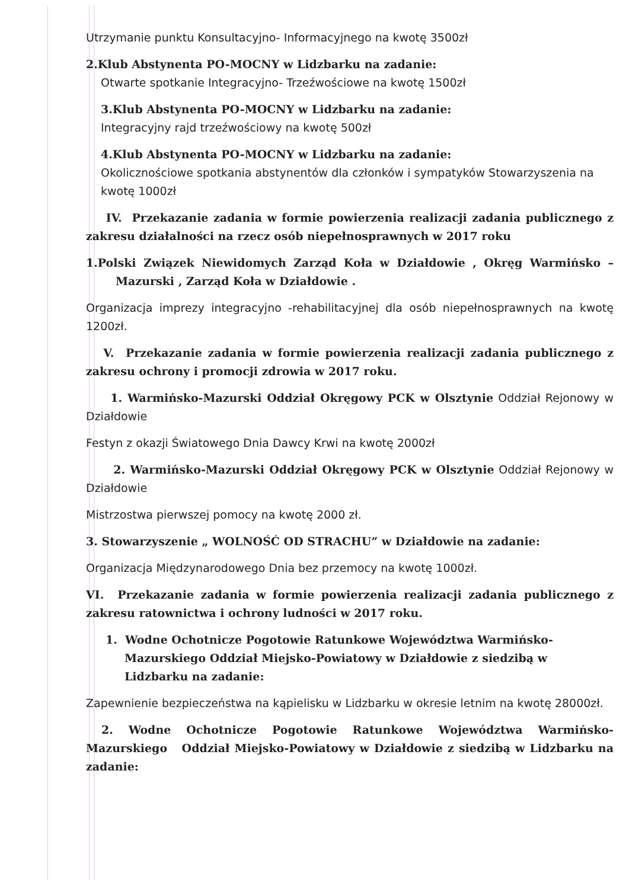Utrzymanie punktu Konsultacyjno- Informacyjnego na kwotę 3500zł
2.Klub Abstynenta PO-MOCNY w Lidzbarku na zadanie:
Otwarte spotkanie Integracyjno- Trzeźwościowe na kwotę 1500zł
3.Klub Abstynenta PO-MOCNY w Lidzbarku na zadanie:
Integracyjny rajd trzeźwościowy na kwotę 500zł
4.Klub Abstynenta PO-MOCNY w Lidzbarku na zadanie:
Okolicznościowe spotkania abstynentów dla członków i sympatyków Stowarzyszenia na kwotę 1000zł
IV. Przekazanie zadania w formie powierzenia realizacji zadania publicznego z zakresu działalności na rzecz osób niepełnosprawnych w 2017 roku
1.Polski Związek Niewidomych Zarząd Koła w Działdowie , Okręg Warmińsko – Mazurski , Zarząd Koła w Działdowie .
Organizacja imprezy integracyjno -rehabilitacyjnej dla osób niepełnosprawnych na kwotę 1200zł.
V. Przekazanie zadania w formie powierzenia realizacji zadania publicznego z zakresu ochrony i promocji zdrowia w 2017 roku.
1. Warmińsko-Mazurski Oddział Okręgowy PCK w Olsztynie Oddział Rejonowy w Działdowie
Festyn z okazji Światowego Dnia Dawcy Krwi na kwotę 2000zł
2. Warmińsko-Mazurski Oddział Okręgowy PCK w Olsztynie Oddział Rejonowy w Działdowie
Mistrzostwa pierwszej pomocy na kwotę 2000 zł.
3. Stowarzyszenie „ WOLNOŚĆ OD STRACHU” w Działdowie na zadanie:
Organizacja Międzynarodowego Dnia bez przemocy na kwotę 1000zł.
VI. Przekazanie zadania w formie powierzenia realizacji zadania publicznego z zakresu ratownictwa i ochrony ludności w 2017 roku.
1. Wodne Ochotnicze Pogotowie Ratunkowe Województwa Warmińsko-Mazurskiego Oddział Miejsko-Powiatowy w Działdowie z siedzibą w Lidzbarku na zadanie:
Zapewnienie bezpieczeństwa na kąpielisku w Lidzbarku w okresie letnim na kwotę 28000zł.
2. Wodne Ochotnicze Pogotowie Ratunkowe Województwa Warmińsko-Mazurskiego Oddział Miejsko-Powiatowy w Działdowie z siedzibą w Lidzbarku na zadanie: